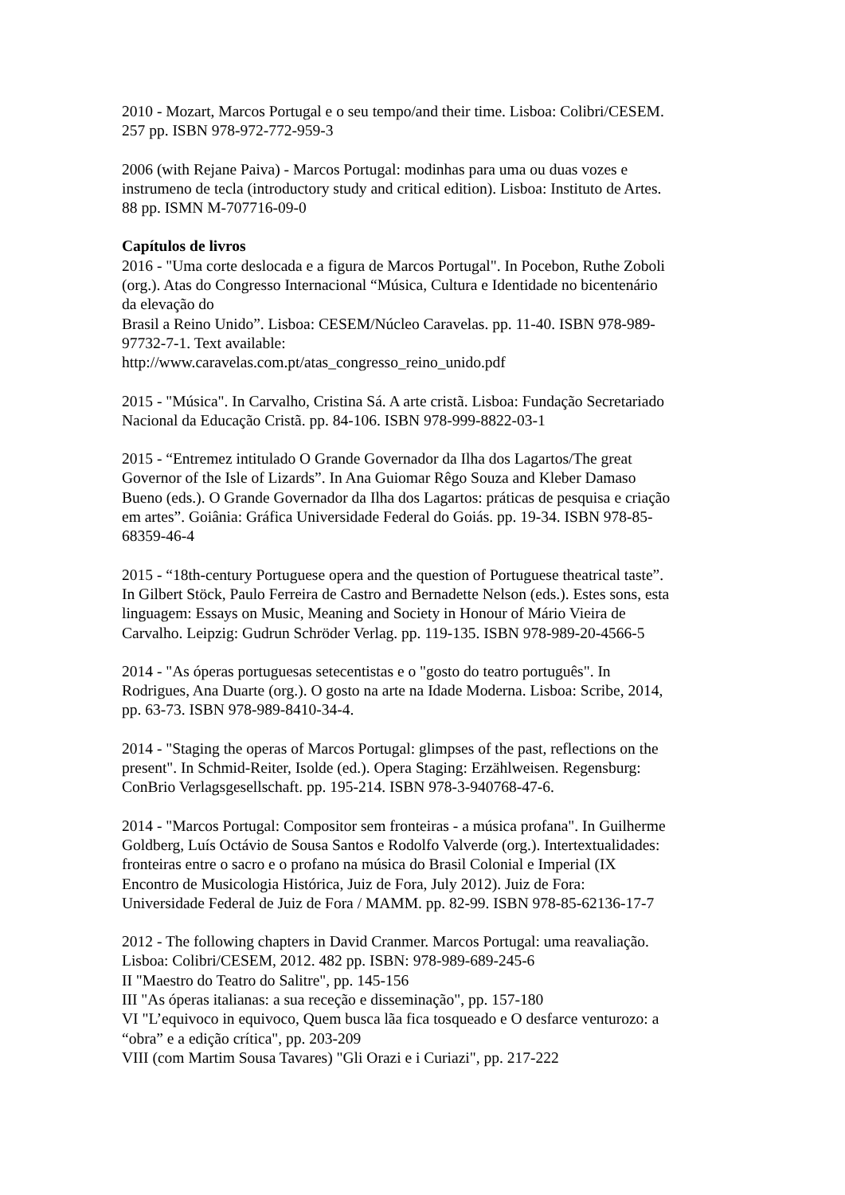2010 - Mozart, Marcos Portugal e o seu tempo/and their time. Lisboa: Colibri/CESEM.
257 pp. ISBN 978-972-772-959-3
2006 (with Rejane Paiva) - Marcos Portugal: modinhas para uma ou duas vozes e
instrumeno de tecla (introductory study and critical edition). Lisboa: Instituto de Artes.
88 pp. ISMN M-707716-09-0
Capítulos de livros
2016 - "Uma corte deslocada e a figura de Marcos Portugal". In Pocebon, Ruthe Zoboli
(org.). Atas do Congresso Internacional “Música, Cultura e Identidade no bicentenário
da elevação do
Brasil a Reino Unido”. Lisboa: CESEM/Núcleo Caravelas. pp. 11-40. ISBN 978-989-
97732-7-1. Text available:
http://www.caravelas.com.pt/atas_congresso_reino_unido.pdf
2015 - "Música". In Carvalho, Cristina Sá. A arte cristã. Lisboa: Fundação Secretariado
Nacional da Educação Cristã. pp. 84-106. ISBN 978-999-8822-03-1
2015 - “Entremez intitulado O Grande Governador da Ilha dos Lagartos/The great
Governor of the Isle of Lizards”. In Ana Guiomar Rêgo Souza and Kleber Damaso
Bueno (eds.). O Grande Governador da Ilha dos Lagartos: práticas de pesquisa e criação
em artes”. Goiânia: Gráfica Universidade Federal do Goiás. pp. 19-34. ISBN 978-85-
68359-46-4
2015 - “18th-century Portuguese opera and the question of Portuguese theatrical taste”.
In Gilbert Stöck, Paulo Ferreira de Castro and Bernadette Nelson (eds.). Estes sons, esta
linguagem: Essays on Music, Meaning and Society in Honour of Mário Vieira de
Carvalho. Leipzig: Gudrun Schröder Verlag. pp. 119-135. ISBN 978-989-20-4566-5
2014 - "As óperas portuguesas setecentistas e o "gosto do teatro português". In
Rodrigues, Ana Duarte (org.). O gosto na arte na Idade Moderna. Lisboa: Scribe, 2014,
pp. 63-73. ISBN 978-989-8410-34-4.
2014 - "Staging the operas of Marcos Portugal: glimpses of the past, reflections on the
present". In Schmid-Reiter, Isolde (ed.). Opera Staging: Erzählweisen. Regensburg:
ConBrio Verlagsgesellschaft. pp. 195-214. ISBN 978-3-940768-47-6.
2014 - "Marcos Portugal: Compositor sem fronteiras - a música profana". In Guilherme
Goldberg, Luís Octávio de Sousa Santos e Rodolfo Valverde (org.). Intertextualidades:
fronteiras entre o sacro e o profano na música do Brasil Colonial e Imperial (IX
Encontro de Musicologia Histórica, Juiz de Fora, July 2012). Juiz de Fora:
Universidade Federal de Juiz de Fora / MAMM. pp. 82-99. ISBN 978-85-62136-17-7
2012 - The following chapters in David Cranmer. Marcos Portugal: uma reavaliação.
Lisboa: Colibri/CESEM, 2012. 482 pp. ISBN: 978-989-689-245-6
II "Maestro do Teatro do Salitre", pp. 145-156
III "As óperas italianas: a sua receção e disseminação", pp. 157-180
VI "L’equivoco in equivoco, Quem busca lãa fica tosqueado e O desfarce venturozo: a
“obra” e a edição crítica", pp. 203-209
VIII (com Martim Sousa Tavares) "Gli Orazi e i Curiazi", pp. 217-222